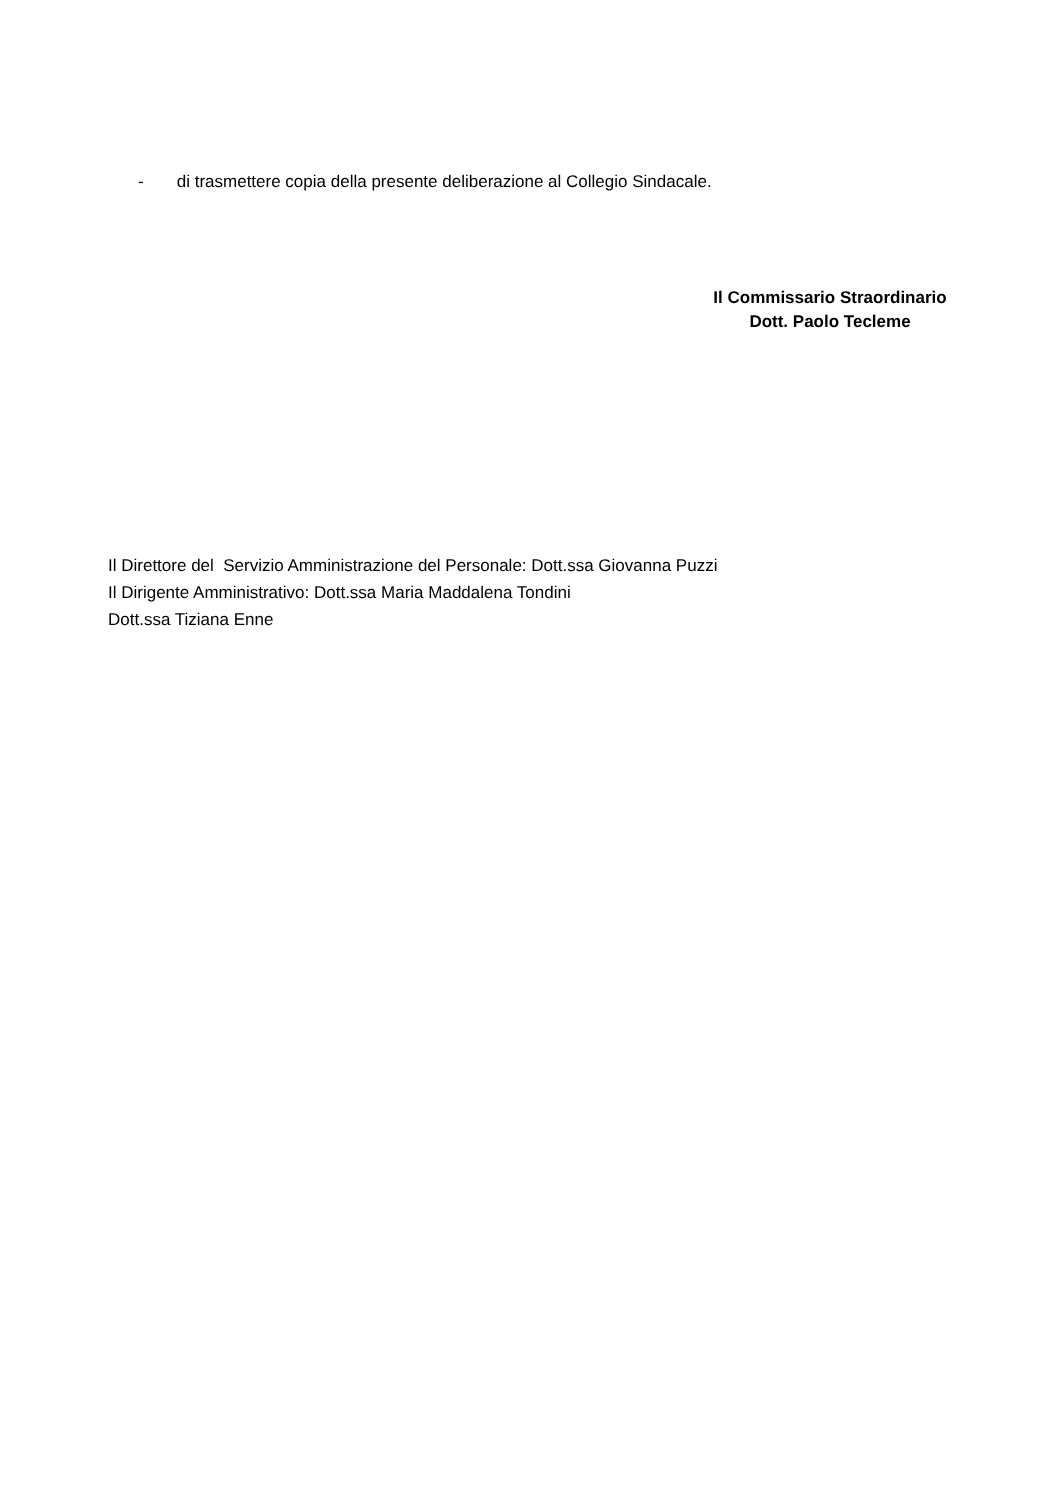- di trasmettere copia della presente deliberazione al Collegio Sindacale.
Il Commissario Straordinario
Dott. Paolo Tecleme
Il Direttore del Servizio Amministrazione del Personale: Dott.ssa Giovanna Puzzi
Il Dirigente Amministrativo: Dott.ssa Maria Maddalena Tondini
Dott.ssa Tiziana Enne